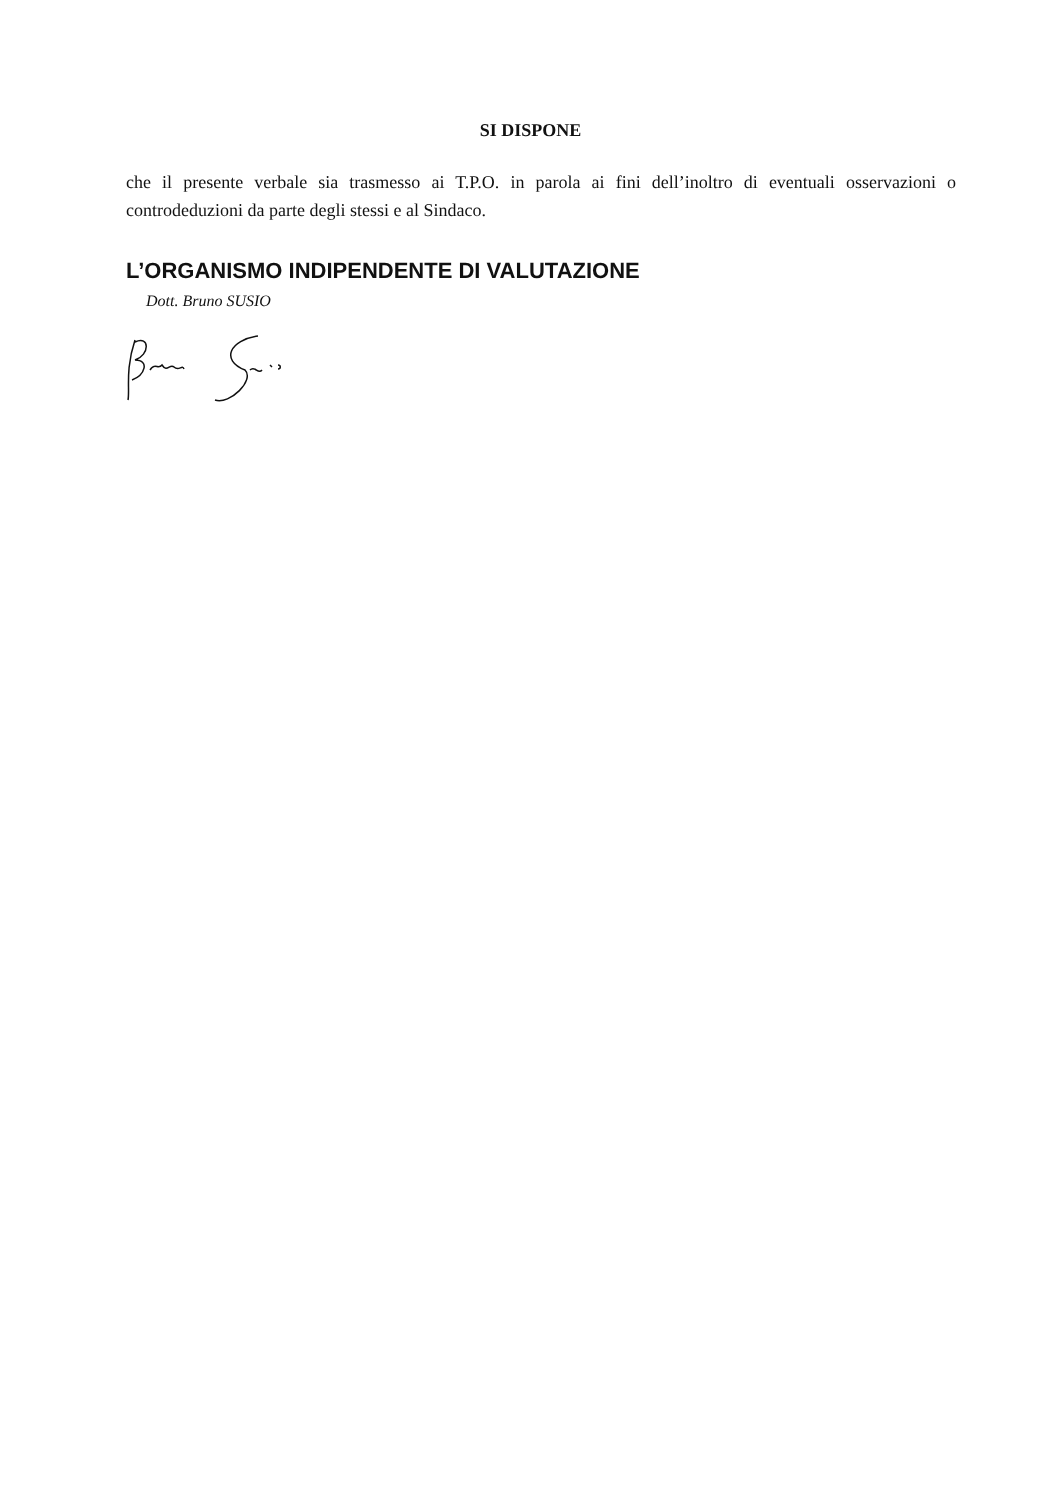SI DISPONE
che il presente verbale sia trasmesso ai T.P.O. in parola ai fini dell’inoltro di eventuali osservazioni o controdeduzioni da parte degli stessi e al Sindaco.
L’ORGANISMO INDIPENDENTE DI VALUTAZIONE
Dott. Bruno SUSIO